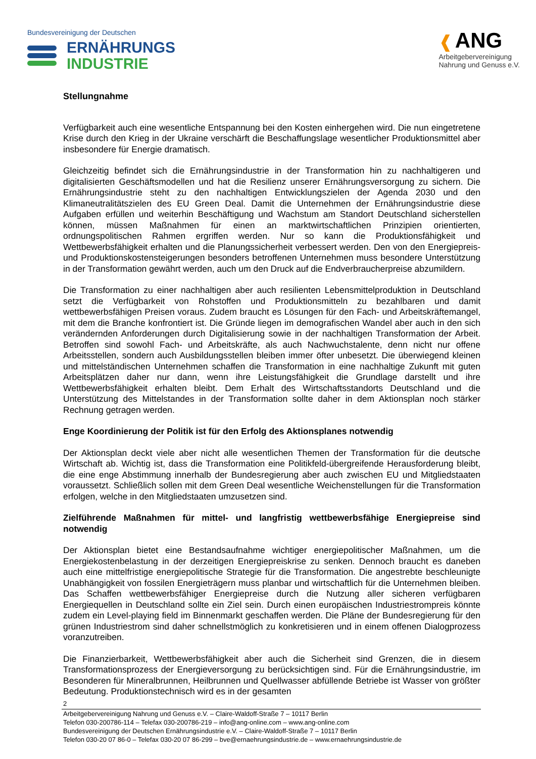Bundesvereinigung der Deutschen
ERNÄHRUNGS
INDUSTRIE
❰ ANG
Arbeitgebervereinigung
Nahrung und Genuss e.V.
Stellungnahme
Verfügbarkeit auch eine wesentliche Entspannung bei den Kosten einhergehen wird. Die nun eingetretene Krise durch den Krieg in der Ukraine verschärft die Beschaffungslage wesentlicher Produktionsmittel aber insbesondere für Energie dramatisch.
Gleichzeitig befindet sich die Ernährungsindustrie in der Transformation hin zu nachhaltigeren und digitalisierten Geschäftsmodellen und hat die Resilienz unserer Ernährungsversorgung zu sichern. Die Ernährungsindustrie steht zu den nachhaltigen Entwicklungszielen der Agenda 2030 und den Klimaneutralitätszielen des EU Green Deal. Damit die Unternehmen der Ernährungsindustrie diese Aufgaben erfüllen und weiterhin Beschäftigung und Wachstum am Standort Deutschland sicherstellen können, müssen Maßnahmen für einen an marktwirtschaftlichen Prinzipien orientierten, ordnungspolitischen Rahmen ergriffen werden. Nur so kann die Produktionsfähigkeit und Wettbewerbsfähigkeit erhalten und die Planungssicherheit verbessert werden. Den von den Energiepreis- und Produktionskostensteigerungen besonders betroffenen Unternehmen muss besondere Unterstützung in der Transformation gewährt werden, auch um den Druck auf die Endverbraucherpreise abzumildern.
Die Transformation zu einer nachhaltigen aber auch resilienten Lebensmittelproduktion in Deutschland setzt die Verfügbarkeit von Rohstoffen und Produktionsmitteln zu bezahlbaren und damit wettbewerbsfähigen Preisen voraus. Zudem braucht es Lösungen für den Fach- und Arbeitskräftemangel, mit dem die Branche konfrontiert ist. Die Gründe liegen im demografischen Wandel aber auch in den sich verändernden Anforderungen durch Digitalisierung sowie in der nachhaltigen Transformation der Arbeit. Betroffen sind sowohl Fach- und Arbeitskräfte, als auch Nachwuchstalente, denn nicht nur offene Arbeitsstellen, sondern auch Ausbildungsstellen bleiben immer öfter unbesetzt. Die überwiegend kleinen und mittelständischen Unternehmen schaffen die Transformation in eine nachhaltige Zukunft mit guten Arbeitsplätzen daher nur dann, wenn ihre Leistungsfähigkeit die Grundlage darstellt und ihre Wettbewerbsfähigkeit erhalten bleibt. Dem Erhalt des Wirtschaftsstandorts Deutschland und die Unterstützung des Mittelstandes in der Transformation sollte daher in dem Aktionsplan noch stärker Rechnung getragen werden.
Enge Koordinierung der Politik ist für den Erfolg des Aktionsplanes notwendig
Der Aktionsplan deckt viele aber nicht alle wesentlichen Themen der Transformation für die deutsche Wirtschaft ab. Wichtig ist, dass die Transformation eine Politikfeld-übergreifende Herausforderung bleibt, die eine enge Abstimmung innerhalb der Bundesregierung aber auch zwischen EU und Mitgliedstaaten voraussetzt. Schließlich sollen mit dem Green Deal wesentliche Weichenstellungen für die Transformation erfolgen, welche in den Mitgliedstaaten umzusetzen sind.
Zielführende Maßnahmen für mittel- und langfristig wettbewerbsfähige Energiepreise sind notwendig
Der Aktionsplan bietet eine Bestandsaufnahme wichtiger energiepolitischer Maßnahmen, um die Energiekostenbelastung in der derzeitigen Energiepreiskrise zu senken. Dennoch braucht es daneben auch eine mittelfristige energiepolitische Strategie für die Transformation. Die angestrebte beschleunigte Unabhängigkeit von fossilen Energieträgern muss planbar und wirtschaftlich für die Unternehmen bleiben. Das Schaffen wettbewerbsfähiger Energiepreise durch die Nutzung aller sicheren verfügbaren Energiequellen in Deutschland sollte ein Ziel sein. Durch einen europäischen Industriestrompreis könnte zudem ein Level-playing field im Binnenmarkt geschaffen werden. Die Pläne der Bundesregierung für den grünen Industriestrom sind daher schnellstmöglich zu konkretisieren und in einem offenen Dialogprozess voranzutreiben.
Die Finanzierbarkeit, Wettbewerbsfähigkeit aber auch die Sicherheit sind Grenzen, die in diesem Transformationsprozess der Energieversorgung zu berücksichtigen sind. Für die Ernährungsindustrie, im Besonderen für Mineralbrunnen, Heilbrunnen und Quellwasser abfüllende Betriebe ist Wasser von größter Bedeutung. Produktionstechnisch wird es in der gesamten
2
Arbeitgebervereinigung Nahrung und Genuss e.V. – Claire-Waldoff-Straße 7 – 10117 Berlin
Telefon 030-200786-114 – Telefax 030-200786-219 – info@ang-online.com – www.ang-online.com
Bundesvereinigung der Deutschen Ernährungsindustrie e.V. – Claire-Waldoff-Straße 7 – 10117 Berlin
Telefon 030-20 07 86-0 – Telefax 030-20 07 86-299 – bve@ernaehrungsindustrie.de – www.ernaehrungsindustrie.de